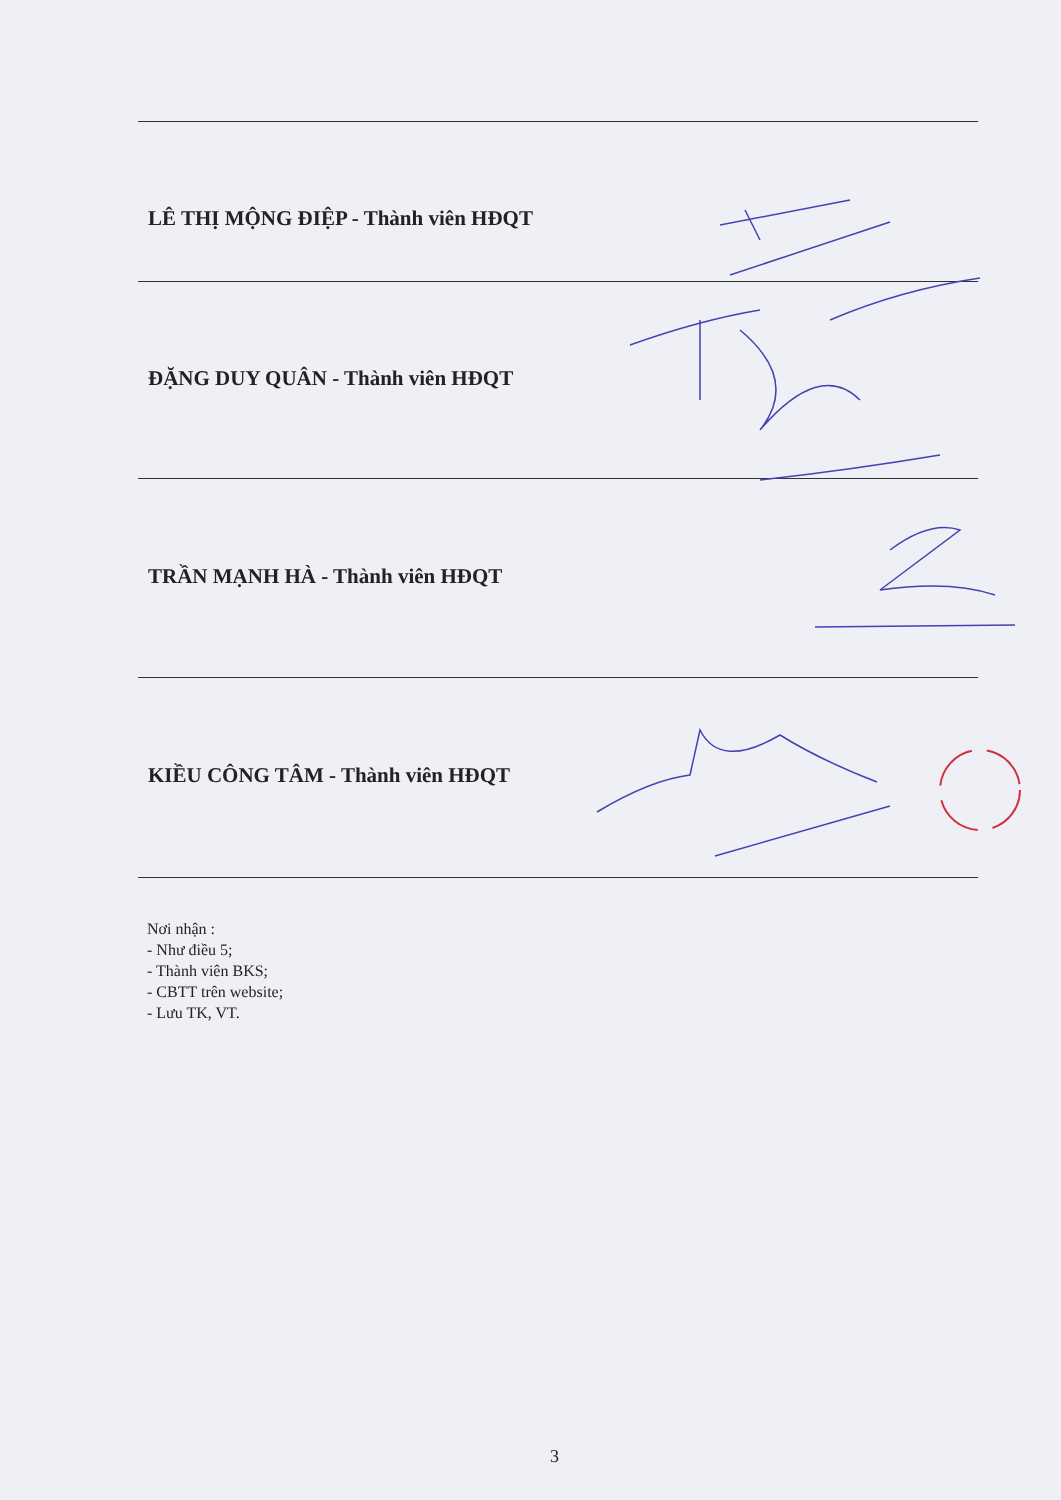LÊ THỊ MỘNG ĐIỆP - Thành viên HĐQT
ĐẶNG DUY QUÂN - Thành viên HĐQT
TRẦN MẠNH HÀ - Thành viên HĐQT
KIỀU CÔNG TÂM - Thành viên HĐQT
Nơi nhận :
- Như điều 5;
- Thành viên BKS;
- CBTT trên website;
- Lưu TK, VT.
3